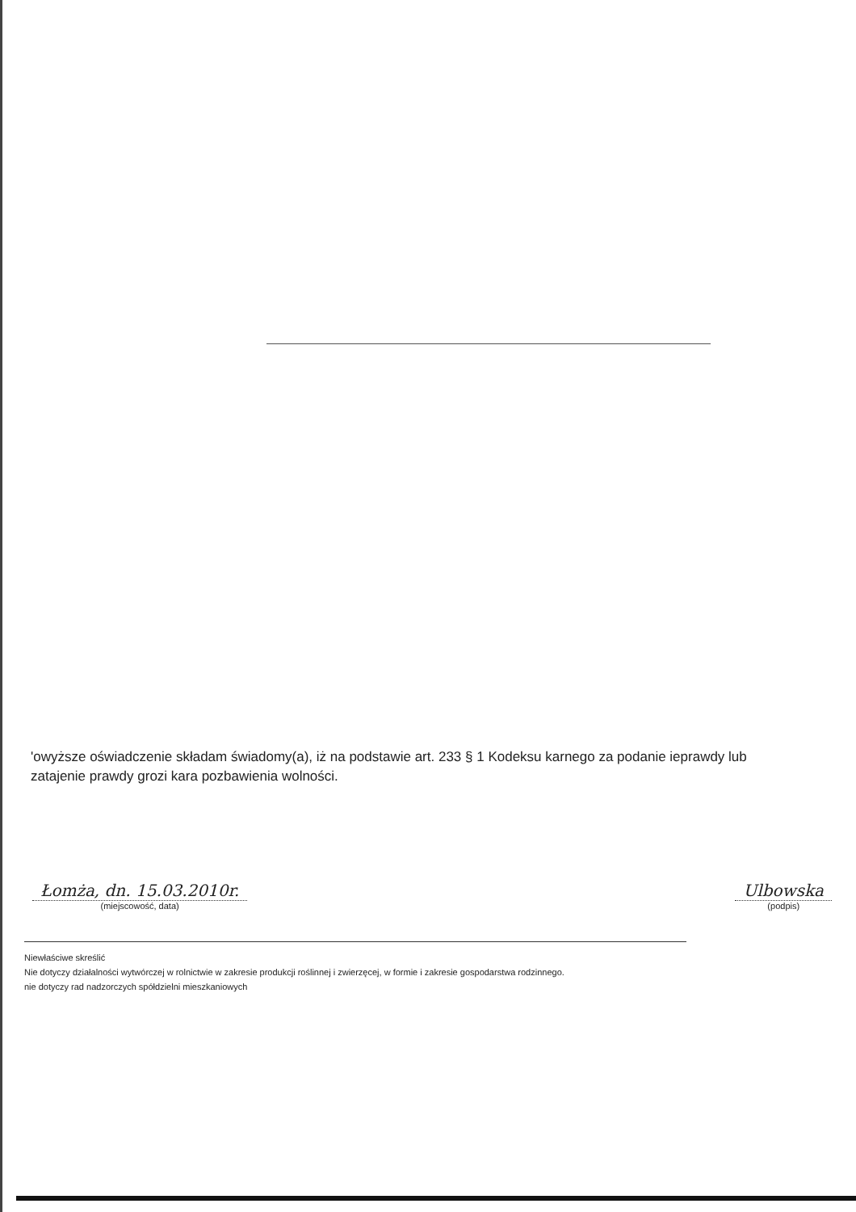'owyższe oświadczenie składam świadomy(a), iż na podstawie art. 233 § 1 Kodeksu karnego za podanie ieprawdy lub zatajenie prawdy grozi kara pozbawienia wolności.
Łomża, dn. 15.03.2010r.
(miejscowość, data)
Ulbowska
(podpis)
Niewłaściwe skreślić
Nie dotyczy działalności wytwórczej w rolnictwie w zakresie produkcji roślinnej i zwierzęcej, w formie i zakresie gospodarstwa rodzinnego.
nie dotyczy rad nadzorczych spółdzielni mieszkaniowych